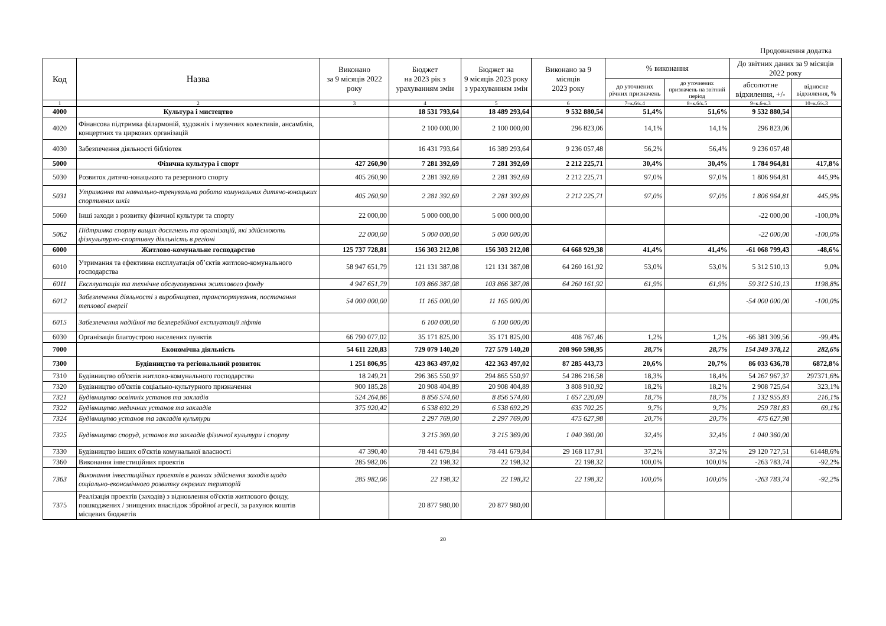Продовження додатка
| Код | Назва | Виконано за 9 місяців 2022 року | Бюджет на 2023 рік з урахуванням змін | Бюджет на 9 місяців 2023 року з урахуванням змін | Виконано за 9 місяців 2023 року | % виконання | | До звітних даних за 9 місяців 2022 року | |
| --- | --- | --- | --- | --- | --- | --- | --- | --- | --- |
| | | | | | | до уточнених річних призначень | до уточнених призначень на звітний період | абсолютне відхилення, +/- | відносне відхилення, % |
| 1 | 2 | 3 | 4 | 5 | 6 | 7=к.6/к.4 | 8=к.6/к.5 | 9=к.6-к.3 | 10=к.6/к.3 |
| 4000 | Культура і мистецтво | | 18 531 793,64 | 18 489 293,64 | 9 532 880,54 | 51,4% | 51,6% | 9 532 880,54 | |
| 4020 | Фінансова підтримка філармоній, художніх і музичних колективів, ансамблів, концертних та циркових організацій | | 2 100 000,00 | 2 100 000,00 | 296 823,06 | 14,1% | 14,1% | 296 823,06 | |
| 4030 | Забезпечення діяльності бібліотек | | 16 431 793,64 | 16 389 293,64 | 9 236 057,48 | 56,2% | 56,4% | 9 236 057,48 | |
| 5000 | Фізична культура і спорт | 427 260,90 | 7 281 392,69 | 7 281 392,69 | 2 212 225,71 | 30,4% | 30,4% | 1 784 964,81 | 417,8% |
| 5030 | Розвиток дитячо-юнацького та резервного спорту | 405 260,90 | 2 281 392,69 | 2 281 392,69 | 2 212 225,71 | 97,0% | 97,0% | 1 806 964,81 | 445,9% |
| 5031 | Утримання та навчально-тренувальна робота комунальних дитячо-юнацьких спортивних шкіл | 405 260,90 | 2 281 392,69 | 2 281 392,69 | 2 212 225,71 | 97,0% | 97,0% | 1 806 964,81 | 445,9% |
| 5060 | Інші заходи з розвитку фізичної культури та спорту | 22 000,00 | 5 000 000,00 | 5 000 000,00 | | | | -22 000,00 | -100,0% |
| 5062 | Підтримка спорту вищих досягнень та організацій, які здійснюють фізкультурно-спортивну діяльність в регіоні | 22 000,00 | 5 000 000,00 | 5 000 000,00 | | | | -22 000,00 | -100,0% |
| 6000 | Житлово-комунальне господарство | 125 737 728,81 | 156 303 212,08 | 156 303 212,08 | 64 668 929,38 | 41,4% | 41,4% | -61 068 799,43 | -48,6% |
| 6010 | Утримання та ефективна експлуатація об’єктів житлово-комунального господарства | 58 947 651,79 | 121 131 387,08 | 121 131 387,08 | 64 260 161,92 | 53,0% | 53,0% | 5 312 510,13 | 9,0% |
| 6011 | Експлуатація та технічне обслуговування житлового фонду | 4 947 651,79 | 103 866 387,08 | 103 866 387,08 | 64 260 161,92 | 61,9% | 61,9% | 59 312 510,13 | 1198,8% |
| 6012 | Забезпечення діяльності з виробництва, транспортування, постачання теплової енергії | 54 000 000,00 | 11 165 000,00 | 11 165 000,00 | | | | -54 000 000,00 | -100,0% |
| 6015 | Забезпечення надійної та безперебійної експлуатації ліфтів | | 6 100 000,00 | 6 100 000,00 | | | | | |
| 6030 | Організація благоустрою населених пунктів | 66 790 077,02 | 35 171 825,00 | 35 171 825,00 | 408 767,46 | 1,2% | 1,2% | -66 381 309,56 | -99,4% |
| 7000 | Економічна діяльність | 54 611 220,83 | 729 079 140,20 | 727 579 140,20 | 208 960 598,95 | 28,7% | 28,7% | 154 349 378,12 | 282,6% |
| 7300 | Будівництво та регіональний розвиток | 1 251 806,95 | 423 863 497,02 | 422 363 497,02 | 87 285 443,73 | 20,6% | 20,7% | 86 033 636,78 | 6872,8% |
| 7310 | Будівництво об'єктів житлово-комунального господарства | 18 249,21 | 296 365 550,97 | 294 865 550,97 | 54 286 216,58 | 18,3% | 18,4% | 54 267 967,37 | 297371,6% |
| 7320 | Будівництво об'єктів соціально-культурного призначення | 900 185,28 | 20 908 404,89 | 20 908 404,89 | 3 808 910,92 | 18,2% | 18,2% | 2 908 725,64 | 323,1% |
| 7321 | Будівництво освітніх установ та закладів | 524 264,86 | 8 856 574,60 | 8 856 574,60 | 1 657 220,69 | 18,7% | 18,7% | 1 132 955,83 | 216,1% |
| 7322 | Будівництво медичних установ та закладів | 375 920,42 | 6 538 692,29 | 6 538 692,29 | 635 702,25 | 9,7% | 9,7% | 259 781,83 | 69,1% |
| 7324 | Будівництво установ та закладів культури | | 2 297 769,00 | 2 297 769,00 | 475 627,98 | 20,7% | 20,7% | 475 627,98 | |
| 7325 | Будівництво споруд, установ та закладів фізичної культури і спорту | | 3 215 369,00 | 3 215 369,00 | 1 040 360,00 | 32,4% | 32,4% | 1 040 360,00 | |
| 7330 | Будівництво інших об'єктів комунальної власності | 47 390,40 | 78 441 679,84 | 78 441 679,84 | 29 168 117,91 | 37,2% | 37,2% | 29 120 727,51 | 61448,6% |
| 7360 | Виконання інвестиційних проектів | 285 982,06 | 22 198,32 | 22 198,32 | 22 198,32 | 100,0% | 100,0% | -263 783,74 | -92,2% |
| 7363 | Виконання інвестиційних проектів в рамках здійснення заходів щодо соціально-економічного розвитку окремих територій | 285 982,06 | 22 198,32 | 22 198,32 | 22 198,32 | 100,0% | 100,0% | -263 783,74 | -92,2% |
| 7375 | Реалізація проектів (заходів) з відновлення об'єктів житлового фонду, пошкоджених / знищених внаслідок збройної агресії, за рахунок коштів місцевих бюджетів | | 20 877 980,00 | 20 877 980,00 | | | | | |
20